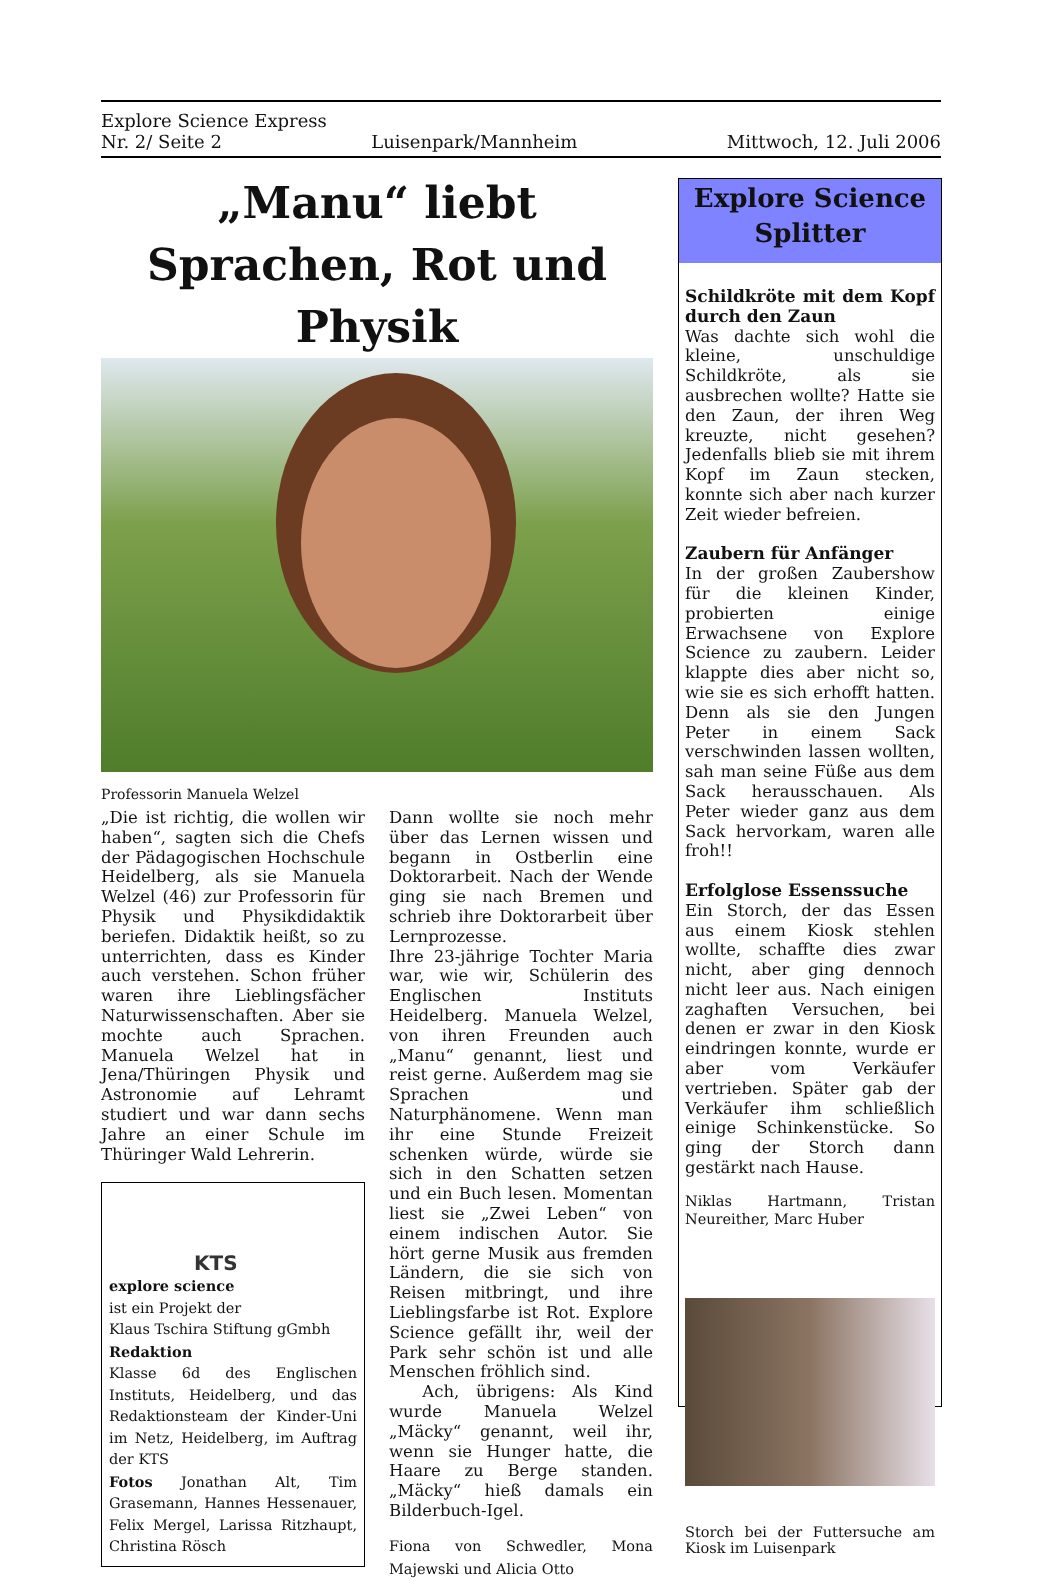Explore Science Express
Nr. 2/ Seite 2 Luisenpark/Mannheim Mittwoch, 12. Juli 2006
„Manu“ liebt Sprachen, Rot und Physik
Professorin Manuela Welzel
„Die ist richtig, die wollen wir haben“, sagten sich die Chefs der Pädagogischen Hochschule Heidelberg, als sie Manuela Welzel (46) zur Professorin für Physik und Physikdidaktik beriefen. Didaktik heißt, so zu unterrichten, dass es Kinder auch verstehen. Schon früher waren ihre Lieblingsfächer Naturwissenschaften. Aber sie mochte auch Sprachen. Manuela Welzel hat in Jena/Thüringen Physik und Astronomie auf Lehramt studiert und war dann sechs Jahre an einer Schule im Thüringer Wald Lehrerin.
KTS
explore science
ist ein Projekt der
Klaus Tschira Stiftung gGmbh
Redaktion
Klasse 6d des Englischen Instituts, Heidelberg, und das Redaktionsteam der Kinder-Uni im Netz, Heidelberg, im Auftrag der KTS
Fotos Jonathan Alt, Tim Grasemann, Hannes Hessenauer, Felix Mergel, Larissa Ritzhaupt, Christina Rösch
Dann wollte sie noch mehr über das Lernen wissen und begann in Ostberlin eine Doktorarbeit. Nach der Wende ging sie nach Bremen und schrieb ihre Doktorarbeit über Lernprozesse.
Ihre 23-jährige Tochter Maria war, wie wir, Schülerin des Englischen Instituts Heidelberg. Manuela Welzel, von ihren Freunden auch „Manu“ genannt, liest und reist gerne. Außerdem mag sie Sprachen und Naturphänomene. Wenn man ihr eine Stunde Freizeit schenken würde, würde sie sich in den Schatten setzen und ein Buch lesen. Momentan liest sie „Zwei Leben“ von einem indischen Autor. Sie hört gerne Musik aus fremden Ländern, die sie sich von Reisen mitbringt, und ihre Lieblingsfarbe ist Rot. Explore Science gefällt ihr, weil der Park sehr schön ist und alle Menschen fröhlich sind.
Ach, übrigens: Als Kind wurde Manuela Welzel „Mäcky“ genannt, weil ihr, wenn sie Hunger hatte, die Haare zu Berge standen. „Mäcky“ hieß damals ein Bilderbuch-Igel.
Fiona von Schwedler, Mona Majewski und Alicia Otto
Explore Science Splitter
Schildkröte mit dem Kopf durch den Zaun
Was dachte sich wohl die kleine, unschuldige Schildkröte, als sie ausbrechen wollte? Hatte sie den Zaun, der ihren Weg kreuzte, nicht gesehen? Jedenfalls blieb sie mit ihrem Kopf im Zaun stecken, konnte sich aber nach kurzer Zeit wieder befreien.
Zaubern für Anfänger
In der großen Zaubershow für die kleinen Kinder, probierten einige Erwachsene von Explore Science zu zaubern. Leider klappte dies aber nicht so, wie sie es sich erhofft hatten. Denn als sie den Jungen Peter in einem Sack verschwinden lassen wollten, sah man seine Füße aus dem Sack herausschauen. Als Peter wieder ganz aus dem Sack hervorkam, waren alle froh!!
Erfolglose Essenssuche
Ein Storch, der das Essen aus einem Kiosk stehlen wollte, schaffte dies zwar nicht, aber ging dennoch nicht leer aus. Nach einigen zaghaften Versuchen, bei denen er zwar in den Kiosk eindringen konnte, wurde er aber vom Verkäufer vertrieben. Später gab der Verkäufer ihm schließlich einige Schinkenstücke. So ging der Storch dann gestärkt nach Hause.
Niklas Hartmann, Tristan Neureither, Marc Huber
Storch bei der Futtersuche am Kiosk im Luisenpark